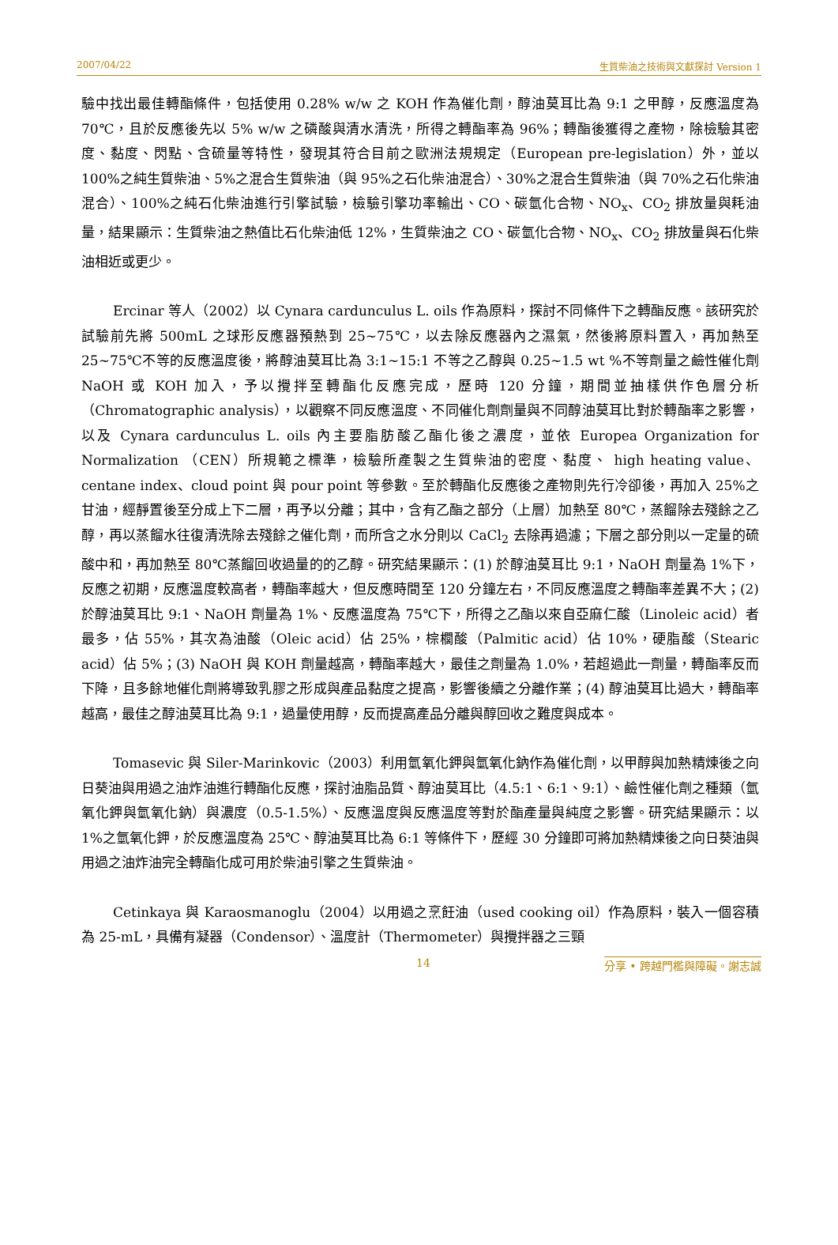2007/04/22 生質柴油之技術與文獻探討 Version 1
驗中找出最佳轉酯條件，包括使用 0.28% w/w 之 KOH 作為催化劑，醇油莫耳比為 9:1 之甲醇，反應溫度為 70℃，且於反應後先以 5% w/w 之磷酸與清水清洗，所得之轉酯率為 96%；轉酯後獲得之產物，除檢驗其密度、黏度、閃點、含硫量等特性，發現其符合目前之歐洲法規規定（European pre-legislation）外，並以 100%之純生質柴油、5%之混合生質柴油（與 95%之石化柴油混合）、30%之混合生質柴油（與 70%之石化柴油混合）、100%之純石化柴油進行引擎試驗，檢驗引擎功率輸出、CO、碳氫化合物、NO<sub>x</sub>、CO<sub>2</sub> 排放量與耗油量，結果顯示：生質柴油之熱值比石化柴油低 12%，生質柴油之 CO、碳氫化合物、NO<sub>x</sub>、CO<sub>2</sub> 排放量與石化柴油相近或更少。
Ercinar 等人（2002）以 Cynara cardunculus L. oils 作為原料，探討不同條件下之轉酯反應。該研究於試驗前先將 500mL 之球形反應器預熱到 25~75℃，以去除反應器內之濕氣，然後將原料置入，再加熱至 25~75℃不等的反應溫度後，將醇油莫耳比為 3:1~15:1 不等之乙醇與 0.25~1.5 wt %不等劑量之鹼性催化劑 NaOH 或 KOH 加入，予以攪拌至轉酯化反應完成，歷時 120 分鐘，期間並抽樣供作色層分析（Chromatographic analysis），以觀察不同反應溫度、不同催化劑劑量與不同醇油莫耳比對於轉酯率之影響，以及 Cynara cardunculus L. oils 內主要脂肪酸乙酯化後之濃度，並依 Europea Organization for Normalization （CEN）所規範之標準，檢驗所產製之生質柴油的密度、黏度、 high heating value、centane index、cloud point 與 pour point 等參數。至於轉酯化反應後之產物則先行冷卻後，再加入 25%之甘油，經靜置後至分成上下二層，再予以分離；其中，含有乙酯之部分（上層）加熱至 80℃，蒸餾除去殘餘之乙醇，再以蒸餾水往復清洗除去殘餘之催化劑，而所含之水分則以 CaCl<sub>2</sub> 去除再過濾；下層之部分則以一定量的硫酸中和，再加熱至 80℃蒸餾回收過量的的乙醇。研究結果顯示：(1) 於醇油莫耳比 9:1，NaOH 劑量為 1%下，反應之初期，反應溫度較高者，轉酯率越大，但反應時間至 120 分鐘左右，不同反應溫度之轉酯率差異不大；(2) 於醇油莫耳比 9:1、NaOH 劑量為 1%、反應溫度為 75℃下，所得之乙酯以來自亞麻仁酸（Linoleic acid）者最多，佔 55%，其次為油酸（Oleic acid）佔 25%，棕櫚酸（Palmitic acid）佔 10%，硬脂酸（Stearic acid）佔 5%；(3) NaOH 與 KOH 劑量越高，轉酯率越大，最佳之劑量為 1.0%，若超過此一劑量，轉酯率反而下降，且多餘地催化劑將導致乳膠之形成與產品黏度之提高，影響後續之分離作業；(4) 醇油莫耳比過大，轉酯率越高，最佳之醇油莫耳比為 9:1，過量使用醇，反而提高產品分離與醇回收之難度與成本。
Tomasevic 與 Siler-Marinkovic（2003）利用氫氧化鉀與氫氧化鈉作為催化劑，以甲醇與加熱精煉後之向日葵油與用過之油炸油進行轉酯化反應，探討油脂品質、醇油莫耳比（4.5:1、6:1、9:1）、鹼性催化劑之種類（氫氧化鉀與氫氧化鈉）與濃度（0.5-1.5%）、反應溫度與反應溫度等對於酯產量與純度之影響。研究結果顯示：以 1%之氫氧化鉀，於反應溫度為 25℃、醇油莫耳比為 6:1 等條件下，歷經 30 分鐘即可將加熱精煉後之向日葵油與用過之油炸油完全轉酯化成可用於柴油引擎之生質柴油。
Cetinkaya 與 Karaosmanoglu（2004）以用過之烹飪油（used cooking oil）作為原料，裝入一個容積為 25-mL，具備有凝器（Condensor）、溫度計（Thermometer）與攪拌器之三頸
14 分享 • 跨越門檻與障礙。謝志誠